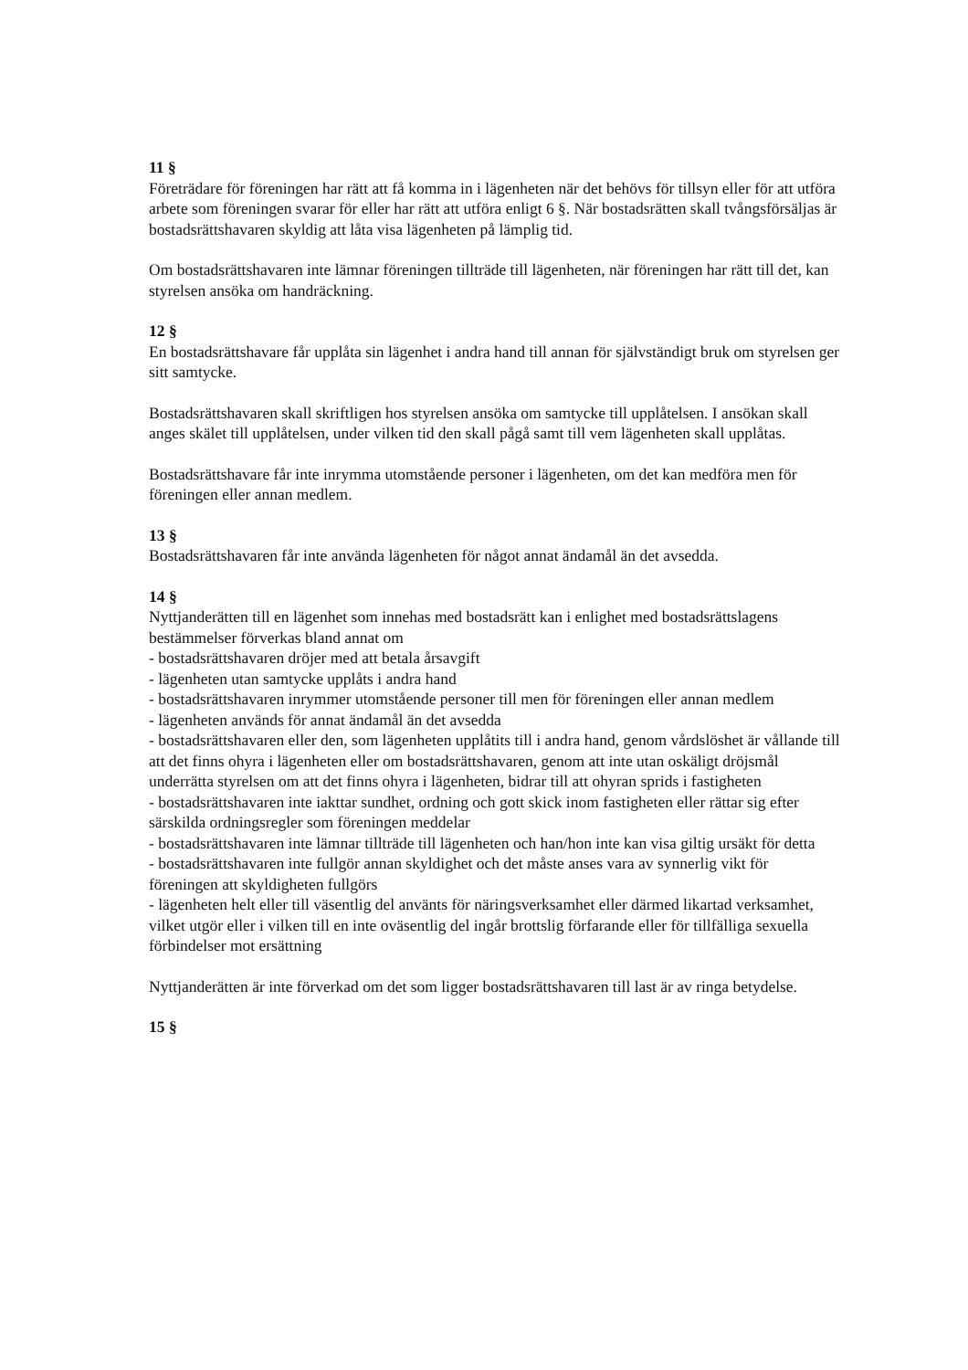11 §
Företrädare för föreningen har rätt att få komma in i lägenheten när det behövs för tillsyn eller för att utföra arbete som föreningen svarar för eller har rätt att utföra enligt 6 §. När bostadsrätten skall tvångsförsäljas är bostadsrättshavaren skyldig att låta visa lägenheten på lämplig tid.
Om bostadsrättshavaren inte lämnar föreningen tillträde till lägenheten, när föreningen har rätt till det, kan styrelsen ansöka om handräckning.
12 §
En bostadsrättshavare får upplåta sin lägenhet i andra hand till annan för självständigt bruk om styrelsen ger sitt samtycke.
Bostadsrättshavaren skall skriftligen hos styrelsen ansöka om samtycke till upplåtelsen. I ansökan skall anges skälet till upplåtelsen, under vilken tid den skall pågå samt till vem lägenheten skall upplåtas.
Bostadsrättshavare får inte inrymma utomstående personer i lägenheten, om det kan medföra men för föreningen eller annan medlem.
13 §
Bostadsrättshavaren får inte använda lägenheten för något annat ändamål än det avsedda.
14 §
Nyttjanderätten till en lägenhet som innehas med bostadsrätt kan i enlighet med bostadsrättslagens bestämmelser förverkas bland annat om
- bostadsrättshavaren dröjer med att betala årsavgift
- lägenheten utan samtycke upplåts i andra hand
- bostadsrättshavaren inrymmer utomstående personer till men för föreningen eller annan medlem
- lägenheten används för annat ändamål än det avsedda
- bostadsrättshavaren eller den, som lägenheten upplåtits till i andra hand, genom vårdslöshet är vållande till att det finns ohyra i lägenheten eller om bostadsrättshavaren, genom att inte utan oskäligt dröjsmål underrätta styrelsen om att det finns ohyra i lägenheten, bidrar till att ohyran sprids i fastigheten
- bostadsrättshavaren inte iakttar sundhet, ordning och gott skick inom fastigheten eller rättar sig efter särskilda ordningsregler som föreningen meddelar
- bostadsrättshavaren inte lämnar tillträde till lägenheten och han/hon inte kan visa giltig ursäkt för detta
- bostadsrättshavaren inte fullgör annan skyldighet och det måste anses vara av synnerlig vikt för föreningen att skyldigheten fullgörs
- lägenheten helt eller till väsentlig del använts för näringsverksamhet eller därmed likartad verksamhet, vilket utgör eller i vilken till en inte oväsentlig del ingår brottslig förfarande eller för tillfälliga sexuella förbindelser mot ersättning
Nyttjanderätten är inte förverkad om det som ligger bostadsrättshavaren till last är av ringa betydelse.
15 §